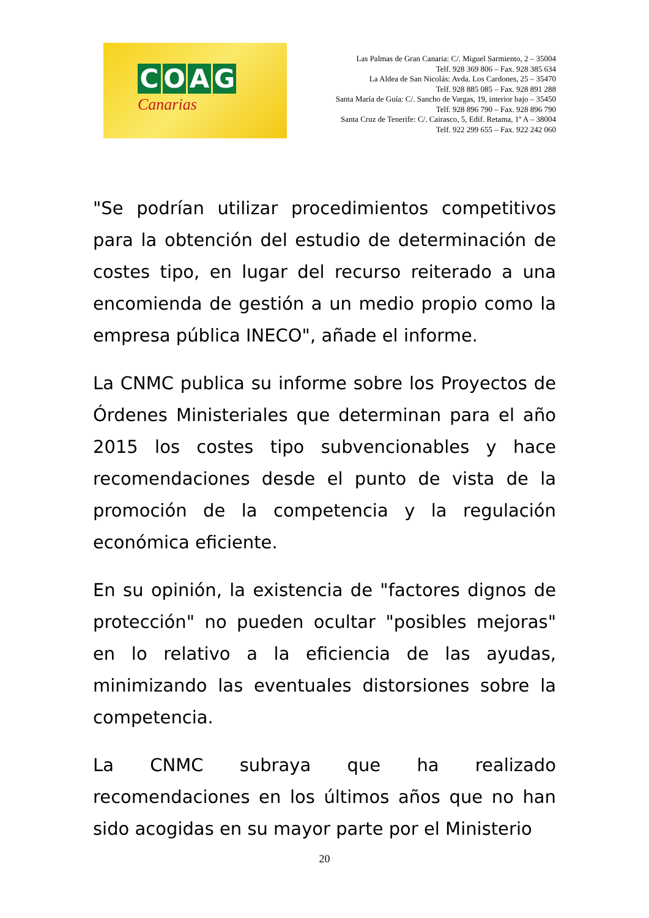COAG
Canarias
Las Palmas de Gran Canaria: C/. Miguel Sarmiento, 2 – 35004
Telf. 928 369 806 – Fax. 928 385 634
La Aldea de San Nicolás: Avda. Los Cardones, 25 – 35470
Telf. 928 885 085 – Fax. 928 891 288
Santa María de Guía: C/. Sancho de Vargas, 19, interior bajo – 35450
Telf. 928 896 790 – Fax. 928 896 790
Santa Cruz de Tenerife: C/. Cairasco, 5, Edif. Retama, 1º A – 38004
Telf. 922 299 655 – Fax. 922 242 060
"Se podrían utilizar procedimientos competitivos para la obtención del estudio de determinación de costes tipo, en lugar del recurso reiterado a una encomienda de gestión a un medio propio como la empresa pública INECO", añade el informe.
La CNMC publica su informe sobre los Proyectos de Órdenes Ministeriales que determinan para el año 2015 los costes tipo subvencionables y hace recomendaciones desde el punto de vista de la promoción de la competencia y la regulación económica eficiente.
En su opinión, la existencia de "factores dignos de protección" no pueden ocultar "posibles mejoras" en lo relativo a la eficiencia de las ayudas, minimizando las eventuales distorsiones sobre la competencia.
La CNMC subraya que ha realizado recomendaciones en los últimos años que no han sido acogidas en su mayor parte por el Ministerio
20